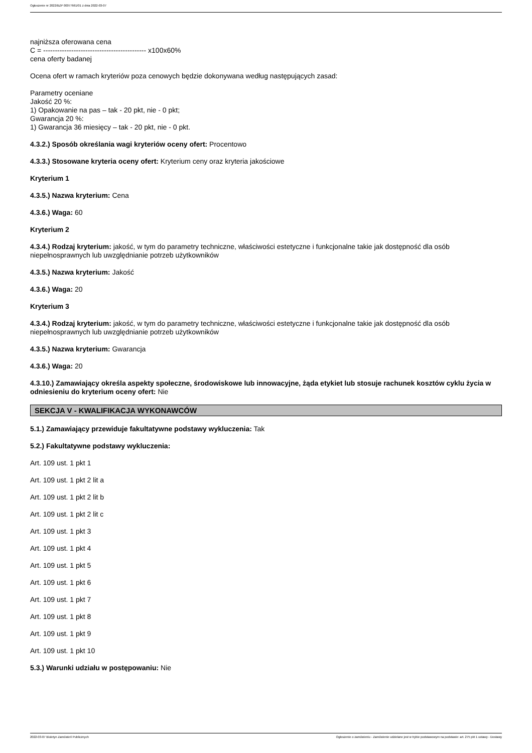Ogłoszenie nr 2022/BZP 00077661/01 z dnia 2022-03-07
najniższa oferowana cena
C = -------------------------------------------- x100x60%
cena oferty badanej
Ocena ofert w ramach kryteriów poza cenowych będzie dokonywana według następujących zasad:
Parametry oceniane
Jakość 20 %:
1) Opakowanie na pas – tak - 20 pkt, nie - 0 pkt;
Gwarancja 20 %:
1) Gwarancja 36 miesięcy – tak - 20 pkt, nie - 0 pkt.
4.3.2.) Sposób określania wagi kryteriów oceny ofert: Procentowo
4.3.3.) Stosowane kryteria oceny ofert: Kryterium ceny oraz kryteria jakościowe
Kryterium 1
4.3.5.) Nazwa kryterium: Cena
4.3.6.) Waga: 60
Kryterium 2
4.3.4.) Rodzaj kryterium: jakość, w tym do parametry techniczne, właściwości estetyczne i funkcjonalne takie jak dostępność dla osób niepełnosprawnych lub uwzględnianie potrzeb użytkowników
4.3.5.) Nazwa kryterium: Jakość
4.3.6.) Waga: 20
Kryterium 3
4.3.4.) Rodzaj kryterium: jakość, w tym do parametry techniczne, właściwości estetyczne i funkcjonalne takie jak dostępność dla osób niepełnosprawnych lub uwzględnianie potrzeb użytkowników
4.3.5.) Nazwa kryterium: Gwarancja
4.3.6.) Waga: 20
4.3.10.) Zamawiający określa aspekty społeczne, środowiskowe lub innowacyjne, żąda etykiet lub stosuje rachunek kosztów cyklu życia w odniesieniu do kryterium oceny ofert: Nie
SEKCJA V - KWALIFIKACJA WYKONAWCÓW
5.1.) Zamawiający przewiduje fakultatywne podstawy wykluczenia: Tak
5.2.) Fakultatywne podstawy wykluczenia:
Art. 109 ust. 1 pkt 1
Art. 109 ust. 1 pkt 2 lit a
Art. 109 ust. 1 pkt 2 lit b
Art. 109 ust. 1 pkt 2 lit c
Art. 109 ust. 1 pkt 3
Art. 109 ust. 1 pkt 4
Art. 109 ust. 1 pkt 5
Art. 109 ust. 1 pkt 6
Art. 109 ust. 1 pkt 7
Art. 109 ust. 1 pkt 8
Art. 109 ust. 1 pkt 9
Art. 109 ust. 1 pkt 10
5.3.) Warunki udziału w postępowaniu: Nie
2022-03-07 Biuletyn Zamówień Publicznych Ogłoszenie o zamówieniu - Zamówienie udzielane jest w trybie podstawowym na podstawie: art. 275 pkt 1 ustawy - Dostawy